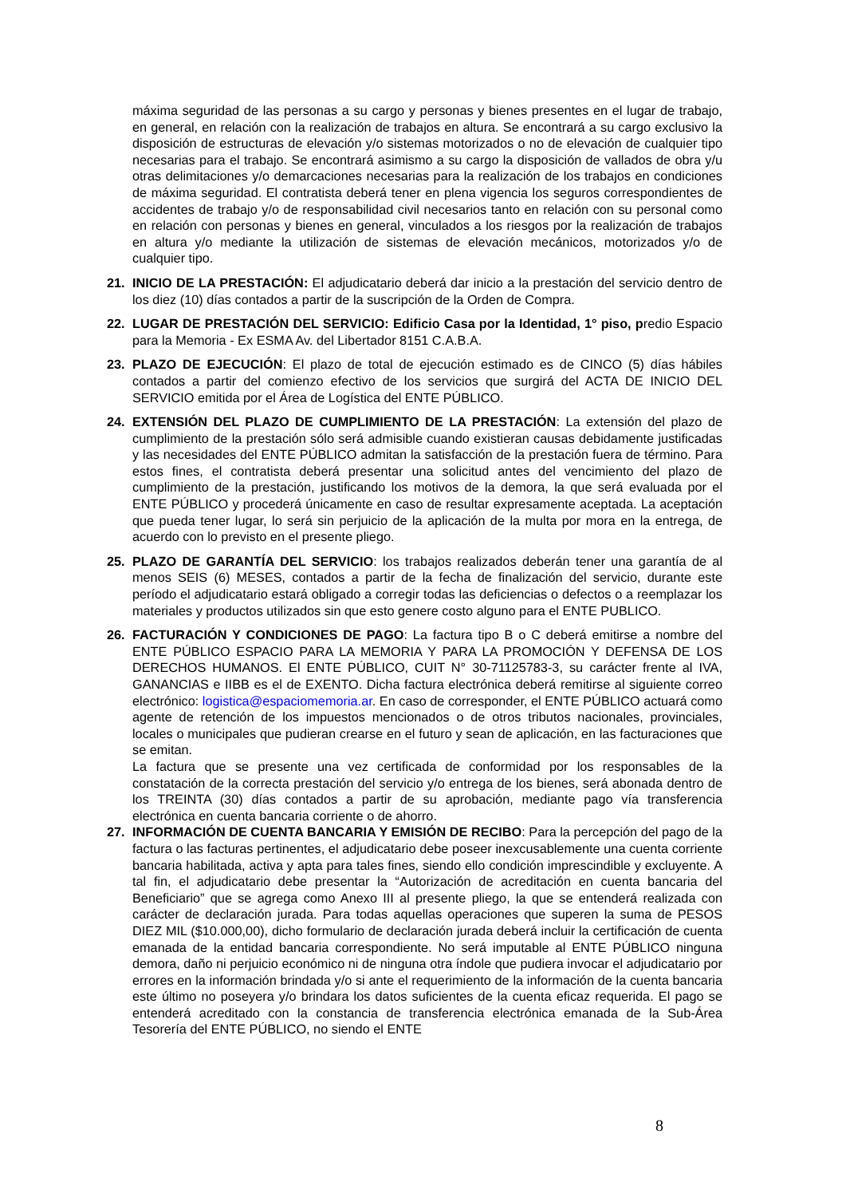máxima seguridad de las personas a su cargo y personas y bienes presentes en el lugar de trabajo, en general, en relación con la realización de trabajos en altura. Se encontrará a su cargo exclusivo la disposición de estructuras de elevación y/o sistemas motorizados o no de elevación de cualquier tipo necesarias para el trabajo. Se encontrará asimismo a su cargo la disposición de vallados de obra y/u otras delimitaciones y/o demarcaciones necesarias para la realización de los trabajos en condiciones de máxima seguridad. El contratista deberá tener en plena vigencia los seguros correspondientes de accidentes de trabajo y/o de responsabilidad civil necesarios tanto en relación con su personal como en relación con personas y bienes en general, vinculados a los riesgos por la realización de trabajos en altura y/o mediante la utilización de sistemas de elevación mecánicos, motorizados y/o de cualquier tipo.
21. INICIO DE LA PRESTACIÓN: El adjudicatario deberá dar inicio a la prestación del servicio dentro de los diez (10) días contados a partir de la suscripción de la Orden de Compra.
22. LUGAR DE PRESTACIÓN DEL SERVICIO: Edificio Casa por la Identidad, 1° piso, predio Espacio para la Memoria - Ex ESMA Av. del Libertador 8151 C.A.B.A.
23. PLAZO DE EJECUCIÓN: El plazo de total de ejecución estimado es de CINCO (5) días hábiles contados a partir del comienzo efectivo de los servicios que surgirá del ACTA DE INICIO DEL SERVICIO emitida por el Área de Logística del ENTE PÚBLICO.
24. EXTENSIÓN DEL PLAZO DE CUMPLIMIENTO DE LA PRESTACIÓN: La extensión del plazo de cumplimiento de la prestación sólo será admisible cuando existieran causas debidamente justificadas y las necesidades del ENTE PÚBLICO admitan la satisfacción de la prestación fuera de término. Para estos fines, el contratista deberá presentar una solicitud antes del vencimiento del plazo de cumplimiento de la prestación, justificando los motivos de la demora, la que será evaluada por el ENTE PÚBLICO y procederá únicamente en caso de resultar expresamente aceptada. La aceptación que pueda tener lugar, lo será sin perjuicio de la aplicación de la multa por mora en la entrega, de acuerdo con lo previsto en el presente pliego.
25. PLAZO DE GARANTÍA DEL SERVICIO: los trabajos realizados deberán tener una garantía de al menos SEIS (6) MESES, contados a partir de la fecha de finalización del servicio, durante este período el adjudicatario estará obligado a corregir todas las deficiencias o defectos o a reemplazar los materiales y productos utilizados sin que esto genere costo alguno para el ENTE PUBLICO.
26. FACTURACIÓN Y CONDICIONES DE PAGO: La factura tipo B o C deberá emitirse a nombre del ENTE PÚBLICO ESPACIO PARA LA MEMORIA Y PARA LA PROMOCIÓN Y DEFENSA DE LOS DERECHOS HUMANOS. El ENTE PÚBLICO, CUIT N° 30-71125783-3, su carácter frente al IVA, GANANCIAS e IIBB es el de EXENTO. Dicha factura electrónica deberá remitirse al siguiente correo electrónico: logistica@espaciomemoria.ar. En caso de corresponder, el ENTE PÚBLICO actuará como agente de retención de los impuestos mencionados o de otros tributos nacionales, provinciales, locales o municipales que pudieran crearse en el futuro y sean de aplicación, en las facturaciones que se emitan.
La factura que se presente una vez certificada de conformidad por los responsables de la constatación de la correcta prestación del servicio y/o entrega de los bienes, será abonada dentro de los TREINTA (30) días contados a partir de su aprobación, mediante pago vía transferencia electrónica en cuenta bancaria corriente o de ahorro.
27. INFORMACIÓN DE CUENTA BANCARIA Y EMISIÓN DE RECIBO: Para la percepción del pago de la factura o las facturas pertinentes, el adjudicatario debe poseer inexcusablemente una cuenta corriente bancaria habilitada, activa y apta para tales fines, siendo ello condición imprescindible y excluyente. A tal fin, el adjudicatario debe presentar la “Autorización de acreditación en cuenta bancaria del Beneficiario” que se agrega como Anexo III al presente pliego, la que se entenderá realizada con carácter de declaración jurada. Para todas aquellas operaciones que superen la suma de PESOS DIEZ MIL ($10.000,00), dicho formulario de declaración jurada deberá incluir la certificación de cuenta emanada de la entidad bancaria correspondiente. No será imputable al ENTE PÚBLICO ninguna demora, daño ni perjuicio económico ni de ninguna otra índole que pudiera invocar el adjudicatario por errores en la información brindada y/o si ante el requerimiento de la información de la cuenta bancaria este último no poseyera y/o brindara los datos suficientes de la cuenta eficaz requerida. El pago se entenderá acreditado con la constancia de transferencia electrónica emanada de la Sub-Área Tesorería del ENTE PÚBLICO, no siendo el ENTE
8